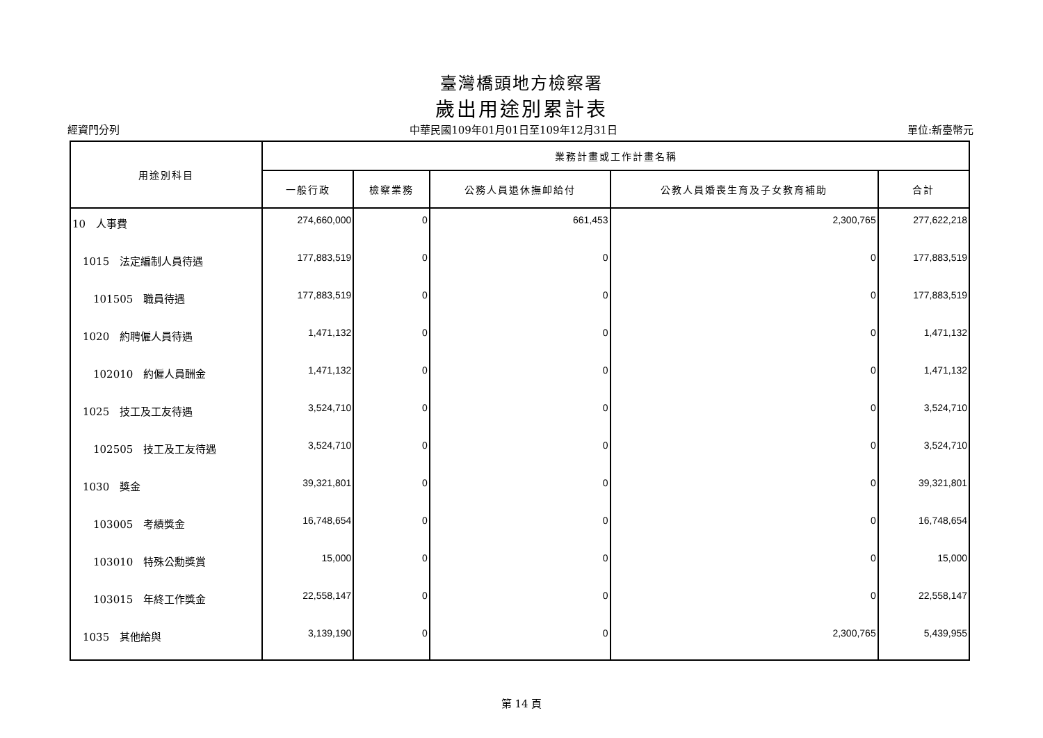臺灣橋頭地方檢察署
歲出用途別累計表
經資門分列 中華民國109年01月01日至109年12月31日 單位:新臺幣元
| 用途別科目 | 業務計畫或工作計畫名稱 | | | | |
| --- | --- | --- | --- | --- | --- |
| | 一般行政 | 檢察業務 | 公務人員退休撫卹給付 | 公教人員婚喪生育及子女教育補助 | 合計 |
| 10 人事費 | 274,660,000 | 0 | 661,453 | 2,300,765 | 277,622,218 |
| 1015 法定編制人員待遇 | 177,883,519 | 0 | 0 | 0 | 177,883,519 |
| 101505 職員待遇 | 177,883,519 | 0 | 0 | 0 | 177,883,519 |
| 1020 約聘僱人員待遇 | 1,471,132 | 0 | 0 | 0 | 1,471,132 |
| 102010 約僱人員酬金 | 1,471,132 | 0 | 0 | 0 | 1,471,132 |
| 1025 技工及工友待遇 | 3,524,710 | 0 | 0 | 0 | 3,524,710 |
| 102505 技工及工友待遇 | 3,524,710 | 0 | 0 | 0 | 3,524,710 |
| 1030 獎金 | 39,321,801 | 0 | 0 | 0 | 39,321,801 |
| 103005 考績獎金 | 16,748,654 | 0 | 0 | 0 | 16,748,654 |
| 103010 特殊公勳獎賞 | 15,000 | 0 | 0 | 0 | 15,000 |
| 103015 年終工作獎金 | 22,558,147 | 0 | 0 | 0 | 22,558,147 |
| 1035 其他給與 | 3,139,190 | 0 | 0 | 2,300,765 | 5,439,955 |
第 14 頁